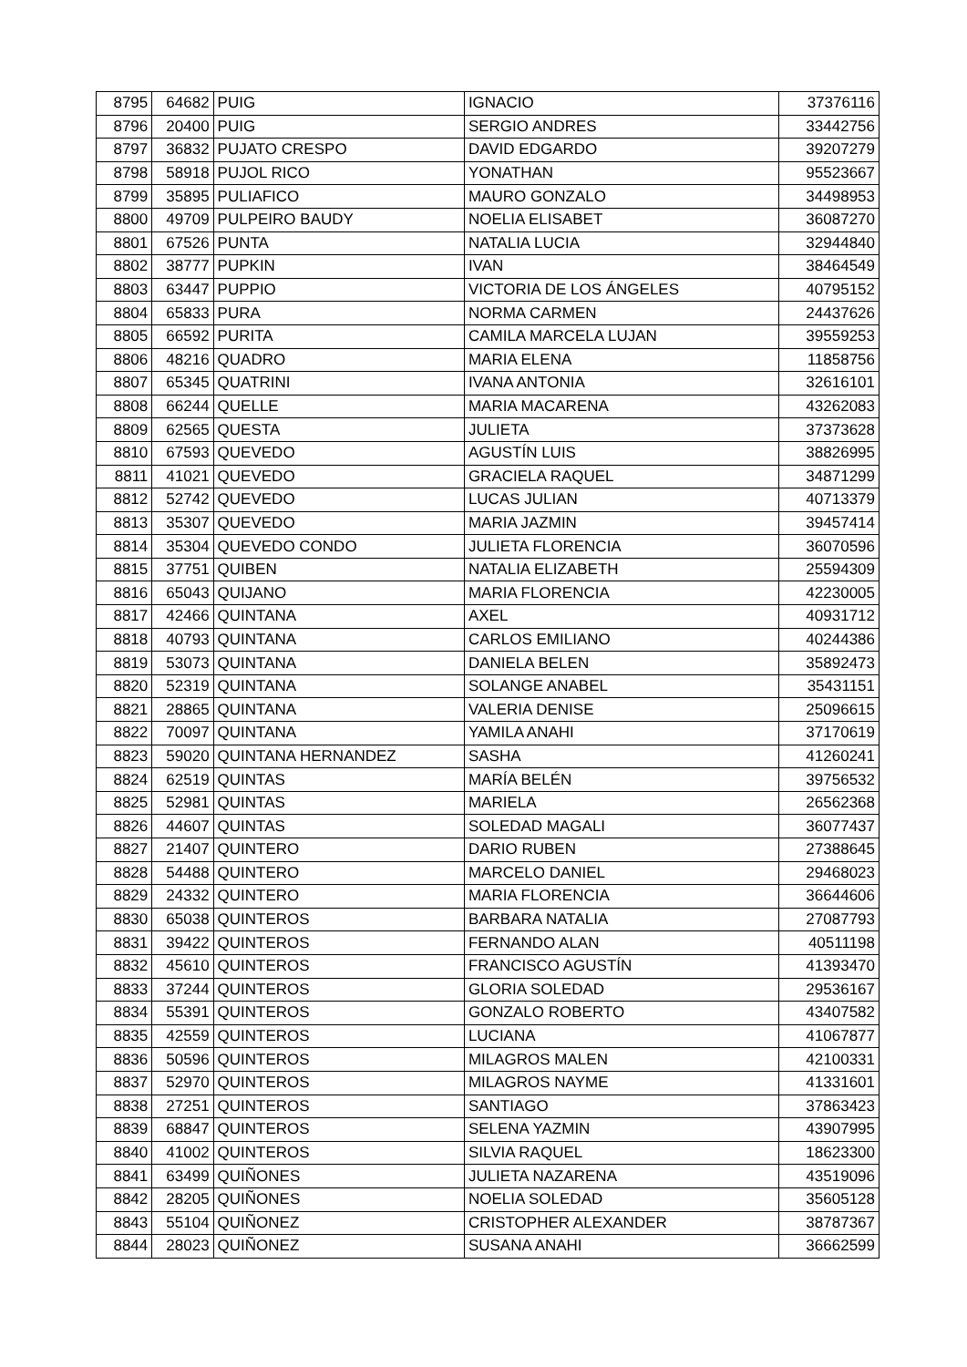| 8795 | 64682 | PUIG | IGNACIO | 37376116 |
| 8796 | 20400 | PUIG | SERGIO ANDRES | 33442756 |
| 8797 | 36832 | PUJATO CRESPO | DAVID EDGARDO | 39207279 |
| 8798 | 58918 | PUJOL RICO | YONATHAN | 95523667 |
| 8799 | 35895 | PULIAFICO | MAURO GONZALO | 34498953 |
| 8800 | 49709 | PULPEIRO BAUDY | NOELIA ELISABET | 36087270 |
| 8801 | 67526 | PUNTA | NATALIA LUCIA | 32944840 |
| 8802 | 38777 | PUPKIN | IVAN | 38464549 |
| 8803 | 63447 | PUPPIO | VICTORIA DE LOS ÁNGELES | 40795152 |
| 8804 | 65833 | PURA | NORMA CARMEN | 24437626 |
| 8805 | 66592 | PURITA | CAMILA MARCELA LUJAN | 39559253 |
| 8806 | 48216 | QUADRO | MARIA ELENA | 11858756 |
| 8807 | 65345 | QUATRINI | IVANA ANTONIA | 32616101 |
| 8808 | 66244 | QUELLE | MARIA MACARENA | 43262083 |
| 8809 | 62565 | QUESTA | JULIETA | 37373628 |
| 8810 | 67593 | QUEVEDO | AGUSTÍN LUIS | 38826995 |
| 8811 | 41021 | QUEVEDO | GRACIELA RAQUEL | 34871299 |
| 8812 | 52742 | QUEVEDO | LUCAS JULIAN | 40713379 |
| 8813 | 35307 | QUEVEDO | MARIA JAZMIN | 39457414 |
| 8814 | 35304 | QUEVEDO CONDO | JULIETA FLORENCIA | 36070596 |
| 8815 | 37751 | QUIBEN | NATALIA ELIZABETH | 25594309 |
| 8816 | 65043 | QUIJANO | MARIA FLORENCIA | 42230005 |
| 8817 | 42466 | QUINTANA | AXEL | 40931712 |
| 8818 | 40793 | QUINTANA | CARLOS EMILIANO | 40244386 |
| 8819 | 53073 | QUINTANA | DANIELA BELEN | 35892473 |
| 8820 | 52319 | QUINTANA | SOLANGE ANABEL | 35431151 |
| 8821 | 28865 | QUINTANA | VALERIA DENISE | 25096615 |
| 8822 | 70097 | QUINTANA | YAMILA ANAHI | 37170619 |
| 8823 | 59020 | QUINTANA HERNANDEZ | SASHA | 41260241 |
| 8824 | 62519 | QUINTAS | MARÍA BELÉN | 39756532 |
| 8825 | 52981 | QUINTAS | MARIELA | 26562368 |
| 8826 | 44607 | QUINTAS | SOLEDAD MAGALI | 36077437 |
| 8827 | 21407 | QUINTERO | DARIO RUBEN | 27388645 |
| 8828 | 54488 | QUINTERO | MARCELO DANIEL | 29468023 |
| 8829 | 24332 | QUINTERO | MARIA FLORENCIA | 36644606 |
| 8830 | 65038 | QUINTEROS | BARBARA NATALIA | 27087793 |
| 8831 | 39422 | QUINTEROS | FERNANDO ALAN | 40511198 |
| 8832 | 45610 | QUINTEROS | FRANCISCO AGUSTÍN | 41393470 |
| 8833 | 37244 | QUINTEROS | GLORIA SOLEDAD | 29536167 |
| 8834 | 55391 | QUINTEROS | GONZALO ROBERTO | 43407582 |
| 8835 | 42559 | QUINTEROS | LUCIANA | 41067877 |
| 8836 | 50596 | QUINTEROS | MILAGROS MALEN | 42100331 |
| 8837 | 52970 | QUINTEROS | MILAGROS NAYME | 41331601 |
| 8838 | 27251 | QUINTEROS | SANTIAGO | 37863423 |
| 8839 | 68847 | QUINTEROS | SELENA YAZMIN | 43907995 |
| 8840 | 41002 | QUINTEROS | SILVIA RAQUEL | 18623300 |
| 8841 | 63499 | QUIÑONES | JULIETA NAZARENA | 43519096 |
| 8842 | 28205 | QUIÑONES | NOELIA SOLEDAD | 35605128 |
| 8843 | 55104 | QUIÑONEZ | CRISTOPHER ALEXANDER | 38787367 |
| 8844 | 28023 | QUIÑONEZ | SUSANA ANAHI | 36662599 |